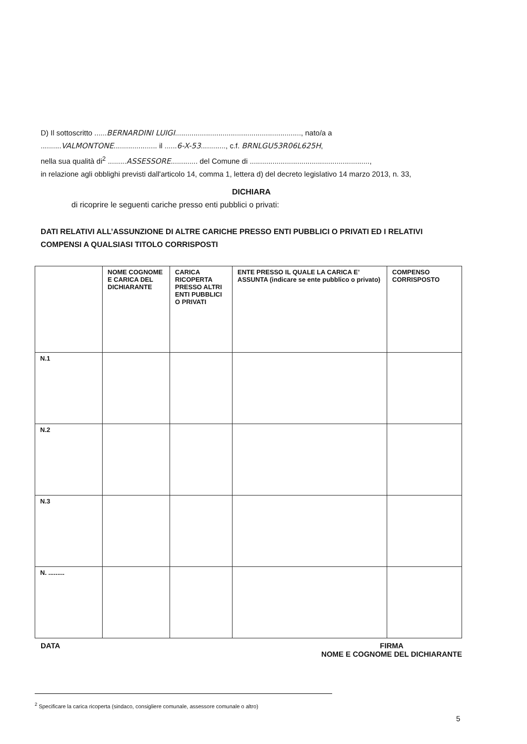D) Il sottoscritto ......BERNARDINI LUIGI............................................................., nato/a a
..........VALMONTONE..................... il ......6-X-53............, c.f. BRNLGU53R06L625H,
nella sua qualità di<sup>2</sup> .........ASSESSORE............. del Comune di ..........................................................,
in relazione agli obblighi previsti dall'articolo 14, comma 1, lettera d) del decreto legislativo 14 marzo 2013, n. 33,
DICHIARA
di ricoprire le seguenti cariche presso enti pubblici o privati:
DATI RELATIVI ALL’ASSUNZIONE DI ALTRE CARICHE PRESSO ENTI PUBBLICI O PRIVATI ED I RELATIVI COMPENSI A QUALSIASI TITOLO CORRISPOSTI
| | NOME COGNOME E CARICA DEL DICHIARANTE | CARICA RICOPERTA PRESSO ALTRI ENTI PUBBLICI O PRIVATI | ENTE PRESSO IL QUALE LA CARICA E’ ASSUNTA (indicare se ente pubblico o privato) | COMPENSO CORRISPOSTO |
| --- | --- | --- | --- | --- |
| N.1 | | | | |
| N.2 | | | | |
| N.3 | | | | |
| N. ......... | | | | |
DATA FIRMA
NOME E COGNOME DEL DICHIARANTE
<sup>2</sup> Specificare la carica ricoperta (sindaco, consigliere comunale, assessore comunale o altro)
5